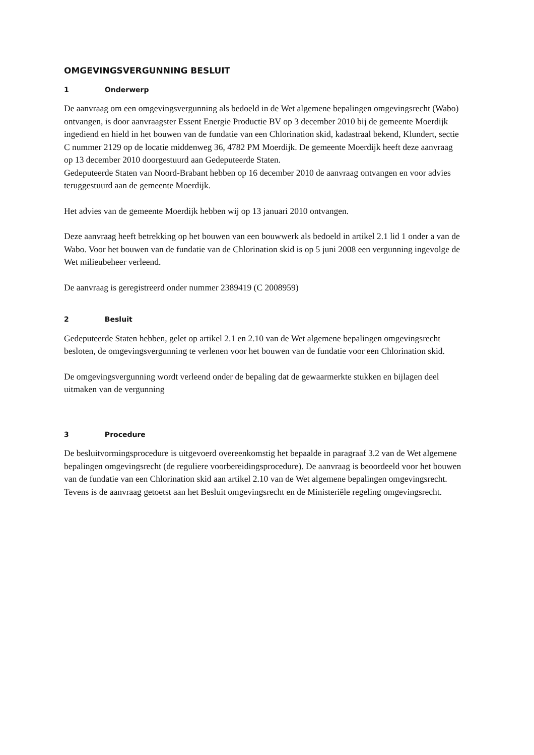OMGEVINGSVERGUNNING BESLUIT
1 Onderwerp
De aanvraag om een omgevingsvergunning als bedoeld in de Wet algemene bepalingen omgevingsrecht (Wabo) ontvangen, is door aanvraagster Essent Energie Productie BV op 3 december 2010 bij de gemeente Moerdijk ingediend en hield in het bouwen van de fundatie van een Chlorination skid, kadastraal bekend, Klundert, sectie C nummer 2129 op de locatie middenweg 36, 4782 PM Moerdijk. De gemeente Moerdijk heeft deze aanvraag op 13 december 2010 doorgestuurd aan Gedeputeerde Staten.
Gedeputeerde Staten van Noord-Brabant hebben op 16 december 2010 de aanvraag ontvangen en voor advies teruggestuurd aan de gemeente Moerdijk.
Het advies van de gemeente Moerdijk hebben wij op 13 januari 2010 ontvangen.
Deze aanvraag heeft betrekking op het bouwen van een bouwwerk als bedoeld in artikel 2.1 lid 1 onder a van de Wabo. Voor het bouwen van de fundatie van de Chlorination skid is op 5 juni 2008 een vergunning ingevolge de Wet milieubeheer verleend.
De aanvraag is geregistreerd onder nummer 2389419 (C 2008959)
2 Besluit
Gedeputeerde Staten hebben, gelet op artikel 2.1 en 2.10 van de Wet algemene bepalingen omgevingsrecht besloten, de omgevingsvergunning te verlenen voor het bouwen van de fundatie voor een Chlorination skid.
De omgevingsvergunning wordt verleend onder de bepaling dat de gewaarmerkte stukken en bijlagen deel uitmaken van de vergunning
3 Procedure
De besluitvormingsprocedure is uitgevoerd overeenkomstig het bepaalde in paragraaf 3.2 van de Wet algemene bepalingen omgevingsrecht (de reguliere voorbereidingsprocedure). De aanvraag is beoordeeld voor het bouwen van de fundatie van een Chlorination skid aan artikel 2.10 van de Wet algemene bepalingen omgevingsrecht. Tevens is de aanvraag getoetst aan het Besluit omgevingsrecht en de Ministeriële regeling omgevingsrecht.